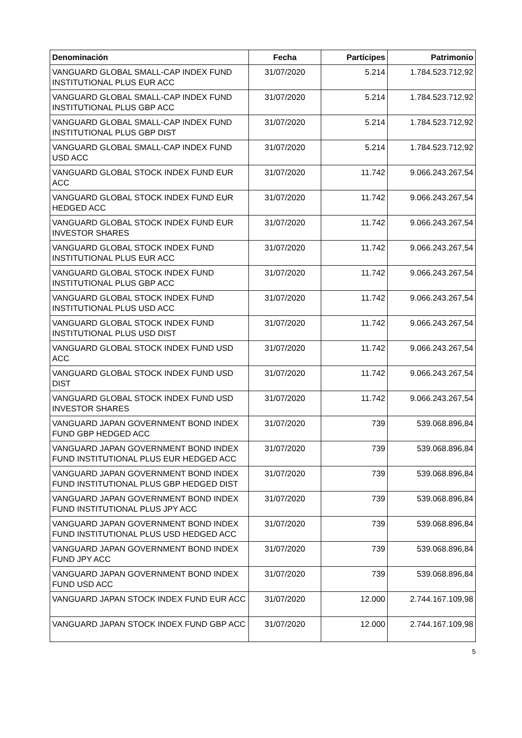| Denominación | Fecha | Partícipes | Patrimonio |
| --- | --- | --- | --- |
| VANGUARD GLOBAL SMALL-CAP INDEX FUND INSTITUTIONAL PLUS EUR ACC | 31/07/2020 | 5.214 | 1.784.523.712,92 |
| VANGUARD GLOBAL SMALL-CAP INDEX FUND INSTITUTIONAL PLUS GBP ACC | 31/07/2020 | 5.214 | 1.784.523.712,92 |
| VANGUARD GLOBAL SMALL-CAP INDEX FUND INSTITUTIONAL PLUS GBP DIST | 31/07/2020 | 5.214 | 1.784.523.712,92 |
| VANGUARD GLOBAL SMALL-CAP INDEX FUND USD ACC | 31/07/2020 | 5.214 | 1.784.523.712,92 |
| VANGUARD GLOBAL STOCK INDEX FUND EUR ACC | 31/07/2020 | 11.742 | 9.066.243.267,54 |
| VANGUARD GLOBAL STOCK INDEX FUND EUR HEDGED ACC | 31/07/2020 | 11.742 | 9.066.243.267,54 |
| VANGUARD GLOBAL STOCK INDEX FUND EUR INVESTOR SHARES | 31/07/2020 | 11.742 | 9.066.243.267,54 |
| VANGUARD GLOBAL STOCK INDEX FUND INSTITUTIONAL PLUS EUR ACC | 31/07/2020 | 11.742 | 9.066.243.267,54 |
| VANGUARD GLOBAL STOCK INDEX FUND INSTITUTIONAL PLUS GBP ACC | 31/07/2020 | 11.742 | 9.066.243.267,54 |
| VANGUARD GLOBAL STOCK INDEX FUND INSTITUTIONAL PLUS USD ACC | 31/07/2020 | 11.742 | 9.066.243.267,54 |
| VANGUARD GLOBAL STOCK INDEX FUND INSTITUTIONAL PLUS USD DIST | 31/07/2020 | 11.742 | 9.066.243.267,54 |
| VANGUARD GLOBAL STOCK INDEX FUND USD ACC | 31/07/2020 | 11.742 | 9.066.243.267,54 |
| VANGUARD GLOBAL STOCK INDEX FUND USD DIST | 31/07/2020 | 11.742 | 9.066.243.267,54 |
| VANGUARD GLOBAL STOCK INDEX FUND USD INVESTOR SHARES | 31/07/2020 | 11.742 | 9.066.243.267,54 |
| VANGUARD JAPAN GOVERNMENT BOND INDEX FUND GBP HEDGED ACC | 31/07/2020 | 739 | 539.068.896,84 |
| VANGUARD JAPAN GOVERNMENT BOND INDEX FUND INSTITUTIONAL PLUS EUR HEDGED ACC | 31/07/2020 | 739 | 539.068.896,84 |
| VANGUARD JAPAN GOVERNMENT BOND INDEX FUND INSTITUTIONAL PLUS GBP HEDGED DIST | 31/07/2020 | 739 | 539.068.896,84 |
| VANGUARD JAPAN GOVERNMENT BOND INDEX FUND INSTITUTIONAL PLUS JPY ACC | 31/07/2020 | 739 | 539.068.896,84 |
| VANGUARD JAPAN GOVERNMENT BOND INDEX FUND INSTITUTIONAL PLUS USD HEDGED ACC | 31/07/2020 | 739 | 539.068.896,84 |
| VANGUARD JAPAN GOVERNMENT BOND INDEX FUND JPY ACC | 31/07/2020 | 739 | 539.068.896,84 |
| VANGUARD JAPAN GOVERNMENT BOND INDEX FUND USD ACC | 31/07/2020 | 739 | 539.068.896,84 |
| VANGUARD JAPAN STOCK INDEX FUND EUR ACC | 31/07/2020 | 12.000 | 2.744.167.109,98 |
| VANGUARD JAPAN STOCK INDEX FUND GBP ACC | 31/07/2020 | 12.000 | 2.744.167.109,98 |
5